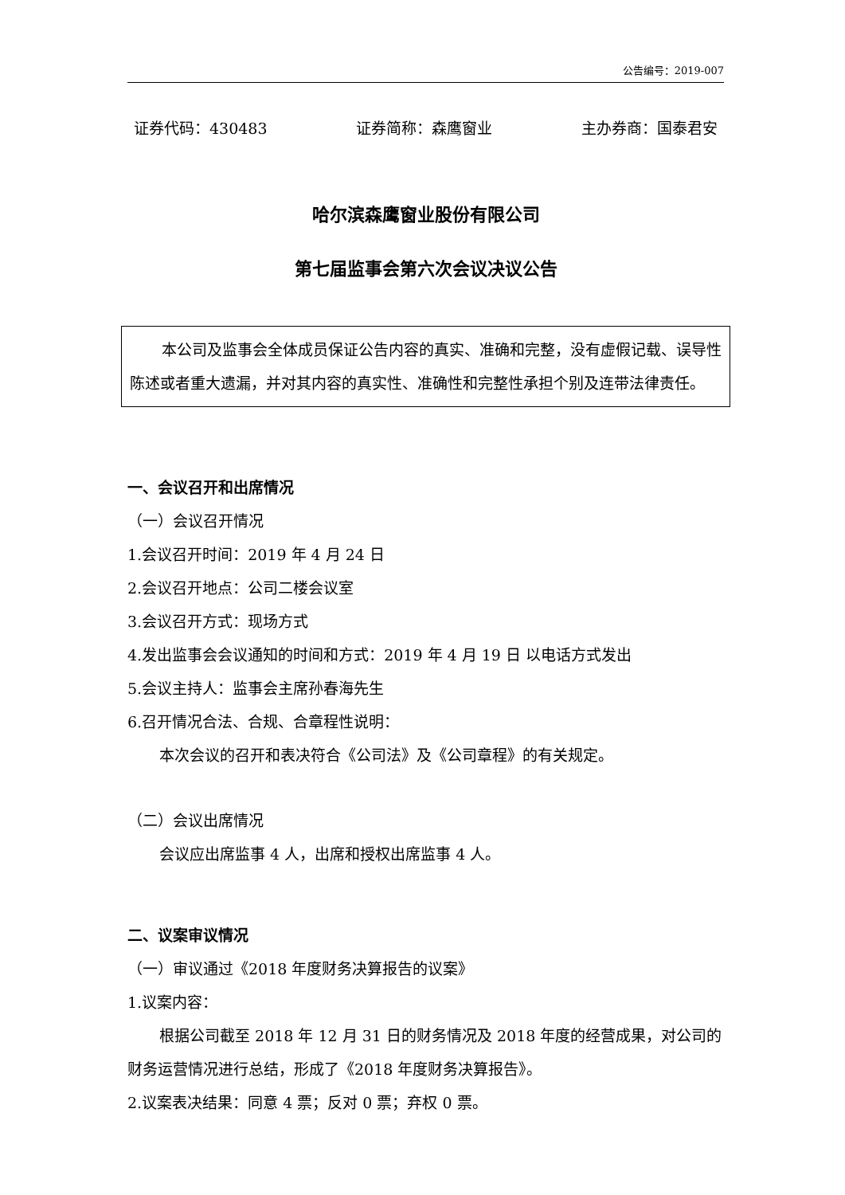公告编号：2019-007
证券代码：430483 证券简称：森鹰窗业 主办券商：国泰君安
哈尔滨森鹰窗业股份有限公司
第七届监事会第六次会议决议公告
本公司及监事会全体成员保证公告内容的真实、准确和完整，没有虚假记载、误导性陈述或者重大遗漏，并对其内容的真实性、准确性和完整性承担个别及连带法律责任。
一、会议召开和出席情况
（一）会议召开情况
1.会议召开时间：2019 年 4 月 24 日
2.会议召开地点：公司二楼会议室
3.会议召开方式：现场方式
4.发出监事会会议通知的时间和方式：2019 年 4 月 19 日 以电话方式发出
5.会议主持人：监事会主席孙春海先生
6.召开情况合法、合规、合章程性说明：
本次会议的召开和表决符合《公司法》及《公司章程》的有关规定。
（二）会议出席情况
会议应出席监事 4 人，出席和授权出席监事 4 人。
二、议案审议情况
（一）审议通过《2018 年度财务决算报告的议案》
1.议案内容：
根据公司截至 2018 年 12 月 31 日的财务情况及 2018 年度的经营成果，对公司的财务运营情况进行总结，形成了《2018 年度财务决算报告》。
2.议案表决结果：同意 4 票；反对 0 票；弃权 0 票。